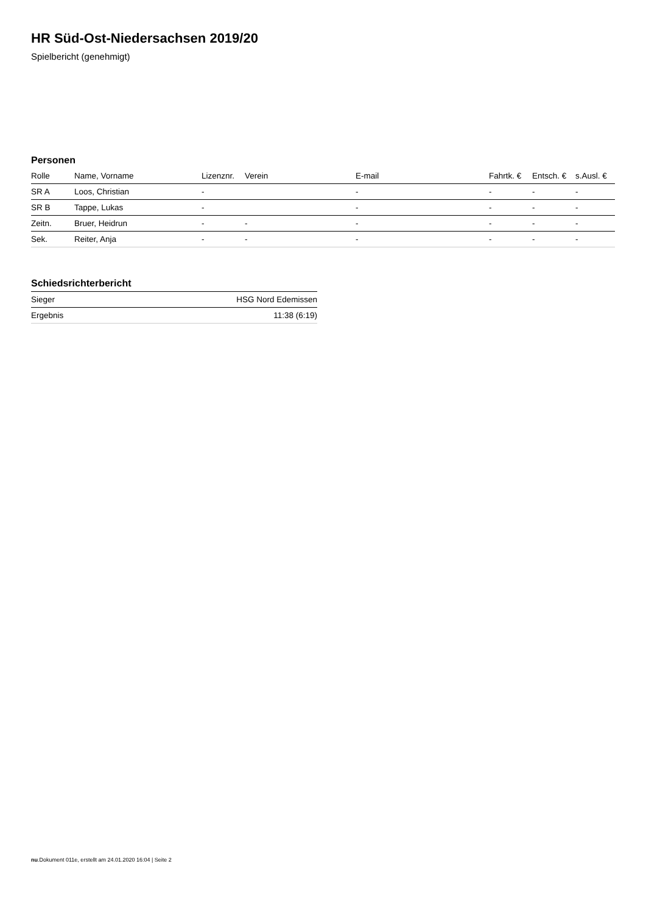HR Süd-Ost-Niedersachsen 2019/20
Spielbericht (genehmigt)
Personen
| Rolle | Name, Vorname | Lizenznr. | Verein | E-mail | Fahrtk. € | Entsch. € | s.Ausl. € |
| --- | --- | --- | --- | --- | --- | --- | --- |
| SR A | Loos, Christian | - | | - | - | - | - |
| SR B | Tappe, Lukas | - | | - | - | - | - |
| Zeitn. | Bruer, Heidrun | - | - | - | - | - | - |
| Sek. | Reiter, Anja | - | - | - | - | - | - |
Schiedsrichterbericht
| Sieger | HSG Nord Edemissen |
| Ergebnis | 11:38 (6:19) |
nu.Dokument 011e, erstellt am 24.01.2020 16:04 | Seite 2